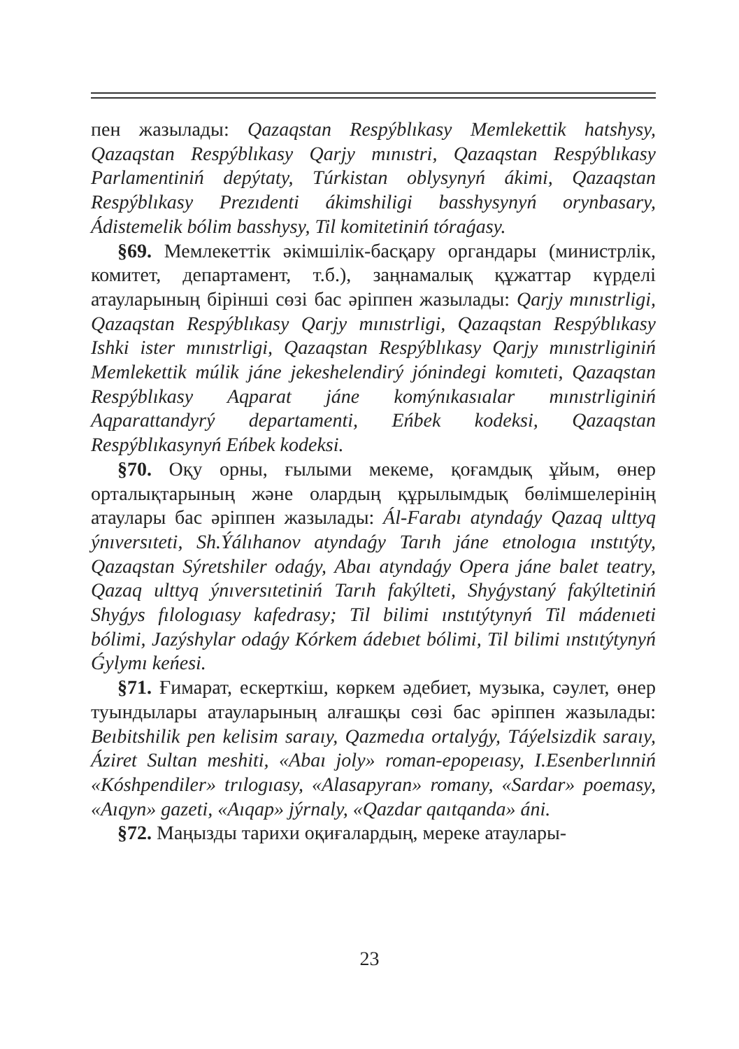пен жазылады: Qazaqstan Respýblıkasy Memlekettik hatshysy, Qazaqstan Respýblıkasy Qarjy mınıstri, Qazaqstan Respýblıkasy Parlamentiniń depýtaty, Túrkistan oblysynyń ákimi, Qazaqstan Respýblıkasy Prezıdenti ákimshiligi basshysynyń orynbasary, Ádistemelik bólim basshysy, Til komitetiniń tóraǵasy.
§69. Мемлекеттік әкімшілік-басқару органдары (министрлік, комитет, департамент, т.б.), заңнамалық құжаттар күрделі атауларының бірінші сөзі бас әріппен жазылады: Qarjy mınıstrligi, Qazaqstan Respýblıkasy Qarjy mınıstrligi, Qazaqstan Respýblıkasy Ishki ister mınıstrligi, Qazaqstan Respýblıkasy Qarjy mınıstrliginiń Memlekettik múlik jáne jekeshelendirý jónindegi komıteti, Qazaqstan Respýblıkasy Aqparat jáne komýnıkasıalar mınıstrliginiń Aqparattandyrý departamenti, Eńbek kodeksi, Qazaqstan Respýblıkasynyń Eńbek kodeksi.
§70. Оқу орны, ғылыми мекеме, қоғамдық ұйым, өнер орталықтарының және олардың құрылымдық бөлімшелерінің атаулары бас әріппен жазылады: Ál-Farabı atyndaǵy Qazaq ulttyq ýnıversıteti, Sh.Ýálıhanov atyndaǵy Tarıh jáne etnologıa ınstıtýty, Qazaqstan Sýretshiler odaǵy, Abaı atyndaǵy Opera jáne balet teatry, Qazaq ulttyq ýnıversıtetiniń Tarıh fakýlteti, Shyǵystaný fakýltetiniń Shyǵys fılologıasy kafedrasy; Til bilimi ınstıtýtynyń Til mádenıeti bólimi, Jazýshylar odaǵy Kórkem ádebıet bólimi, Til bilimi ınstıtýtynyń Ǵylymı keńesi.
§71. Ғимарат, ескерткіш, көркем әдебиет, музыка, сәулет, өнер туындылары атауларының алғашқы сөзі бас әріппен жазылады: Beıbitshilik pen kelisim saraıy, Qazmedıa ortalyǵy, Táýelsizdik saraıy, Áziret Sultan meshiti, «Abaı joly» roman-epopeıasy, I.Esenberlınniń «Kóshpendiler» trılogıasy, «Alasapyran» romany, «Sardar» poemasy, «Aıqyn» gazeti, «Aıqap» jýrnaly, «Qazdar qaıtqanda» áni.
§72. Маңызды тарихи оқиғалардың, мереке атаулары-
23